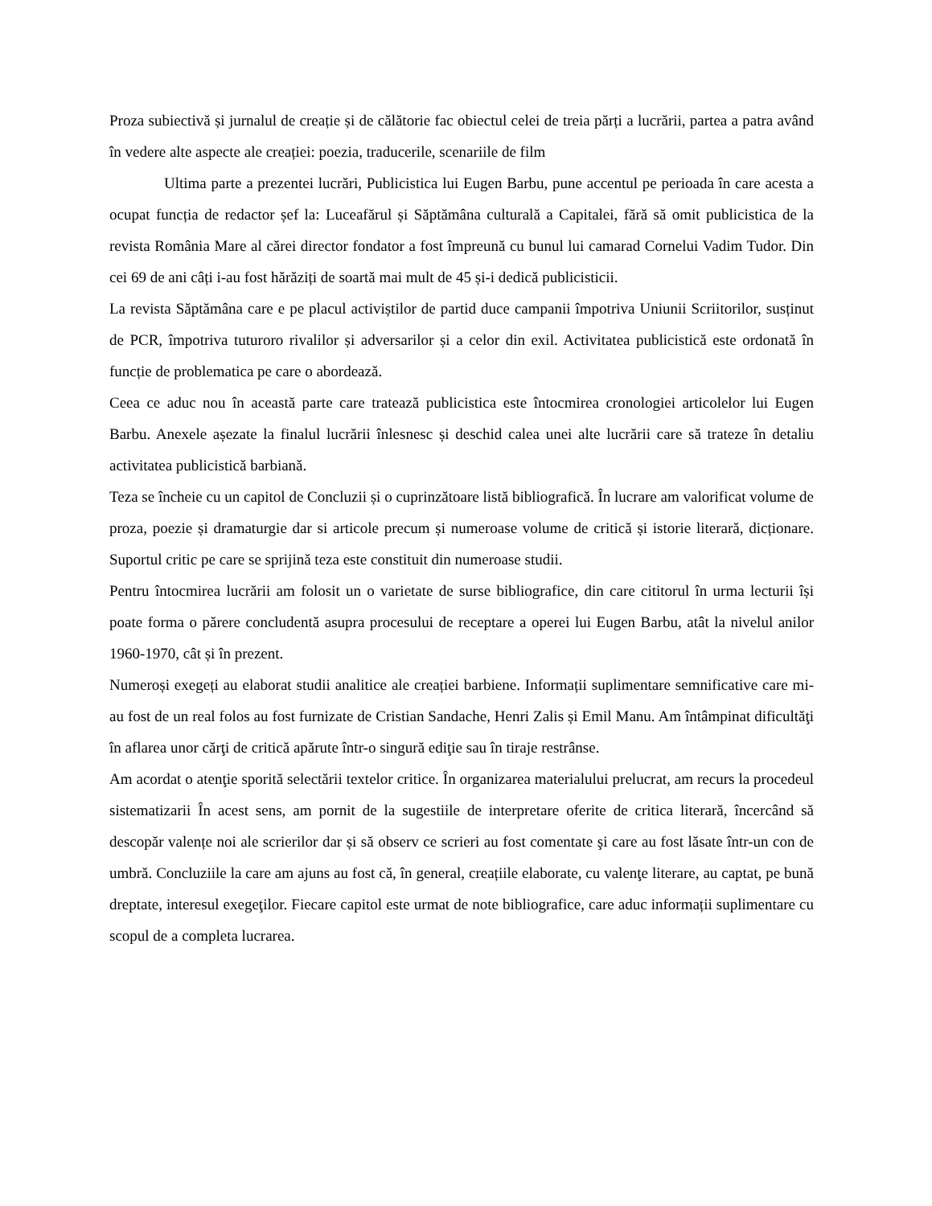Proza subiectivă și jurnalul de creație și de călătorie fac obiectul celei de treia părți a lucrării, partea a patra având în vedere alte aspecte ale creației: poezia, traducerile, scenariile de film
Ultima parte a prezentei lucrări, Publicistica lui Eugen Barbu, pune accentul pe perioada în care acesta a ocupat funcția de redactor șef la: Luceafărul și Săptămâna culturală a Capitalei, fără să omit publicistica de la revista România Mare al cărei director fondator a fost împreună cu bunul lui camarad Cornelui Vadim Tudor. Din cei 69 de ani câți i-au fost hărăziți de soartă mai mult de 45 și-i dedică publicisticii.
La revista Săptămâna care e pe placul activiștilor de partid duce campanii împotriva Uniunii Scriitorilor, susținut de PCR, împotriva tuturoro rivalilor și adversarilor și a celor din exil. Activitatea publicistică este ordonată în funcție de problematica pe care o abordează.
Ceea ce aduc nou în această parte care tratează publicistica este întocmirea cronologiei articolelor lui Eugen Barbu. Anexele așezate la finalul lucrării înlesnesc și deschid calea unei alte lucrării care să trateze în detaliu activitatea publicistică barbiană.
Teza se încheie cu un capitol de Concluzii și o cuprinzătoare listă bibliografică. În lucrare am valorificat volume de proza, poezie și dramaturgie dar si articole precum și numeroase volume de critică și istorie literară, dicționare. Suportul critic pe care se sprijină teza este constituit din numeroase studii.
Pentru întocmirea lucrării am folosit un o varietate de surse bibliografice, din care cititorul în urma lecturii își poate forma o părere concludentă asupra procesului de receptare a operei lui Eugen Barbu, atât la nivelul anilor 1960-1970, cât și în prezent.
Numeroși exegeți au elaborat studii analitice ale creației barbiene. Informații suplimentare semnificative care mi-au fost de un real folos au fost furnizate de Cristian Sandache, Henri Zalis și Emil Manu. Am întâmpinat dificultăţi în aflarea unor cărţi de critică apărute într-o singură ediţie sau în tiraje restrânse.
Am acordat o atenţie sporită selectării textelor critice. În organizarea materialului prelucrat, am recurs la procedeul sistematizarii În acest sens, am pornit de la sugestiile de interpretare oferite de critica literară, încercând să descopăr valențe noi ale scrierilor dar și să observ ce scrieri au fost comentate şi care au fost lăsate într-un con de umbră. Concluziile la care am ajuns au fost că, în general, creațiile elaborate, cu valenţe literare, au captat, pe bună dreptate, interesul exegeţilor. Fiecare capitol este urmat de note bibliografice, care aduc informații suplimentare cu scopul de a completa lucrarea.